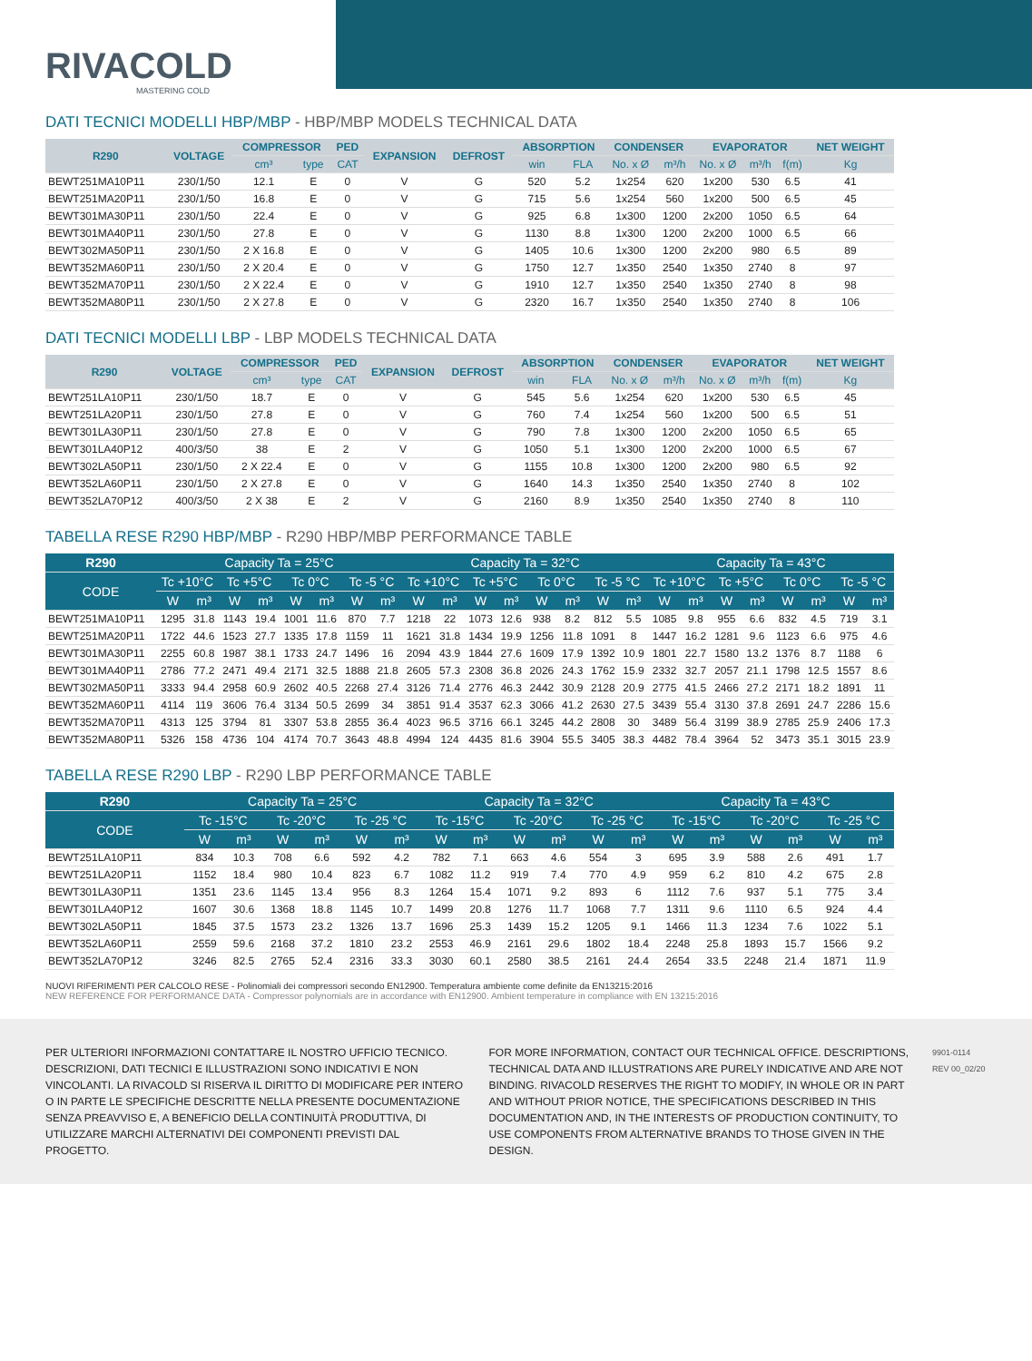RIVACOLD
MASTERING COLD
DATI TECNICI MODELLI HBP/MBP - HBP/MBP MODELS TECHNICAL DATA
| R290 | VOLTAGE | COMPRESSOR | | PED | EXPANSION | DEFROST | ABSORPTION | | CONDENSER | | EVAPORATOR | | | NET WEIGHT |
| --- | --- | --- | --- | --- | --- | --- | --- | --- | --- | --- | --- | --- | --- | --- |
| | | cm³ | type | CAT | | | win | FLA | No. x Ø | m³/h | No. x Ø | m³/h | f(m) | Kg |
| BEWT251MA10P11 | 230/1/50 | 12.1 | E | 0 | V | G | 520 | 5.2 | 1x254 | 620 | 1x200 | 530 | 6.5 | 41 |
| BEWT251MA20P11 | 230/1/50 | 16.8 | E | 0 | V | G | 715 | 5.6 | 1x254 | 560 | 1x200 | 500 | 6.5 | 45 |
| BEWT301MA30P11 | 230/1/50 | 22.4 | E | 0 | V | G | 925 | 6.8 | 1x300 | 1200 | 2x200 | 1050 | 6.5 | 64 |
| BEWT301MA40P11 | 230/1/50 | 27.8 | E | 0 | V | G | 1130 | 8.8 | 1x300 | 1200 | 2x200 | 1000 | 6.5 | 66 |
| BEWT302MA50P11 | 230/1/50 | 2 X 16.8 | E | 0 | V | G | 1405 | 10.6 | 1x300 | 1200 | 2x200 | 980 | 6.5 | 89 |
| BEWT352MA60P11 | 230/1/50 | 2 X 20.4 | E | 0 | V | G | 1750 | 12.7 | 1x350 | 2540 | 1x350 | 2740 | 8 | 97 |
| BEWT352MA70P11 | 230/1/50 | 2 X 22.4 | E | 0 | V | G | 1910 | 12.7 | 1x350 | 2540 | 1x350 | 2740 | 8 | 98 |
| BEWT352MA80P11 | 230/1/50 | 2 X 27.8 | E | 0 | V | G | 2320 | 16.7 | 1x350 | 2540 | 1x350 | 2740 | 8 | 106 |
DATI TECNICI MODELLI LBP - LBP MODELS TECHNICAL DATA
| R290 | VOLTAGE | COMPRESSOR | | PED | EXPANSION | DEFROST | ABSORPTION | | CONDENSER | | EVAPORATOR | | | NET WEIGHT |
| --- | --- | --- | --- | --- | --- | --- | --- | --- | --- | --- | --- | --- | --- | --- |
| | | cm³ | type | CAT | | | win | FLA | No. x Ø | m³/h | No. x Ø | m³/h | f(m) | Kg |
| BEWT251LA10P11 | 230/1/50 | 18.7 | E | 0 | V | G | 545 | 5.6 | 1x254 | 620 | 1x200 | 530 | 6.5 | 45 |
| BEWT251LA20P11 | 230/1/50 | 27.8 | E | 0 | V | G | 760 | 7.4 | 1x254 | 560 | 1x200 | 500 | 6.5 | 51 |
| BEWT301LA30P11 | 230/1/50 | 27.8 | E | 0 | V | G | 790 | 7.8 | 1x300 | 1200 | 2x200 | 1050 | 6.5 | 65 |
| BEWT301LA40P12 | 400/3/50 | 38 | E | 2 | V | G | 1050 | 5.1 | 1x300 | 1200 | 2x200 | 1000 | 6.5 | 67 |
| BEWT302LA50P11 | 230/1/50 | 2 X 22.4 | E | 0 | V | G | 1155 | 10.8 | 1x300 | 1200 | 2x200 | 980 | 6.5 | 92 |
| BEWT352LA60P11 | 230/1/50 | 2 X 27.8 | E | 0 | V | G | 1640 | 14.3 | 1x350 | 2540 | 1x350 | 2740 | 8 | 102 |
| BEWT352LA70P12 | 400/3/50 | 2 X 38 | E | 2 | V | G | 2160 | 8.9 | 1x350 | 2540 | 1x350 | 2740 | 8 | 110 |
TABELLA RESE R290 HBP/MBP - R290 HBP/MBP PERFORMANCE TABLE
| R290 | Capacity Ta = 25°C | | | | | | | | Capacity Ta = 32°C | | | | | | | | Capacity Ta = 43°C | | | | | | | |
| --- | --- | --- | --- | --- | --- | --- | --- | --- | --- | --- | --- | --- | --- | --- | --- | --- | --- | --- | --- | --- | --- | --- | --- | --- |
| CODE | Tc +10°C | | Tc +5°C | | Tc 0°C | | Tc -5 °C | | Tc +10°C | | Tc +5°C | | Tc 0°C | | Tc -5 °C | | Tc +10°C | | Tc +5°C | | Tc 0°C | | Tc -5 °C | |
| | W | m³ | W | m³ | W | m³ | W | m³ | W | m³ | W | m³ | W | m³ | W | m³ | W | m³ | W | m³ | W | m³ | W | m³ |
| BEWT251MA10P11 | 1295 | 31.8 | 1143 | 19.4 | 1001 | 11.6 | 870 | 7.7 | 1218 | 22 | 1073 | 12.6 | 938 | 8.2 | 812 | 5.5 | 1085 | 9.8 | 955 | 6.6 | 832 | 4.5 | 719 | 3.1 |
| BEWT251MA20P11 | 1722 | 44.6 | 1523 | 27.7 | 1335 | 17.8 | 1159 | 11 | 1621 | 31.8 | 1434 | 19.9 | 1256 | 11.8 | 1091 | 8 | 1447 | 16.2 | 1281 | 9.6 | 1123 | 6.6 | 975 | 4.6 |
| BEWT301MA30P11 | 2255 | 60.8 | 1987 | 38.1 | 1733 | 24.7 | 1496 | 16 | 2094 | 43.9 | 1844 | 27.6 | 1609 | 17.9 | 1392 | 10.9 | 1801 | 22.7 | 1580 | 13.2 | 1376 | 8.7 | 1188 | 6 |
| BEWT301MA40P11 | 2786 | 77.2 | 2471 | 49.4 | 2171 | 32.5 | 1888 | 21.8 | 2605 | 57.3 | 2308 | 36.8 | 2026 | 24.3 | 1762 | 15.9 | 2332 | 32.7 | 2057 | 21.1 | 1798 | 12.5 | 1557 | 8.6 |
| BEWT302MA50P11 | 3333 | 94.4 | 2958 | 60.9 | 2602 | 40.5 | 2268 | 27.4 | 3126 | 71.4 | 2776 | 46.3 | 2442 | 30.9 | 2128 | 20.9 | 2775 | 41.5 | 2466 | 27.2 | 2171 | 18.2 | 1891 | 11 |
| BEWT352MA60P11 | 4114 | 119 | 3606 | 76.4 | 3134 | 50.5 | 2699 | 34 | 3851 | 91.4 | 3537 | 62.3 | 3066 | 41.2 | 2630 | 27.5 | 3439 | 55.4 | 3130 | 37.8 | 2691 | 24.7 | 2286 | 15.6 |
| BEWT352MA70P11 | 4313 | 125 | 3794 | 81 | 3307 | 53.8 | 2855 | 36.4 | 4023 | 96.5 | 3716 | 66.1 | 3245 | 44.2 | 2808 | 30 | 3489 | 56.4 | 3199 | 38.9 | 2785 | 25.9 | 2406 | 17.3 |
| BEWT352MA80P11 | 5326 | 158 | 4736 | 104 | 4174 | 70.7 | 3643 | 48.8 | 4994 | 124 | 4435 | 81.6 | 3904 | 55.5 | 3405 | 38.3 | 4482 | 78.4 | 3964 | 52 | 3473 | 35.1 | 3015 | 23.9 |
TABELLA RESE R290 LBP - R290 LBP PERFORMANCE TABLE
| R290 | Capacity Ta = 25°C | | | | | | Capacity Ta = 32°C | | | | | | Capacity Ta = 43°C | | | | | |
| --- | --- | --- | --- | --- | --- | --- | --- | --- | --- | --- | --- | --- | --- | --- | --- | --- | --- | --- |
| CODE | Tc -15°C | | Tc -20°C | | Tc -25 °C | | Tc -15°C | | Tc -20°C | | Tc -25 °C | | Tc -15°C | | Tc -20°C | | Tc -25 °C | |
| | W | m³ | W | m³ | W | m³ | W | m³ | W | m³ | W | m³ | W | m³ | W | m³ | W | m³ |
| BEWT251LA10P11 | 834 | 10.3 | 708 | 6.6 | 592 | 4.2 | 782 | 7.1 | 663 | 4.6 | 554 | 3 | 695 | 3.9 | 588 | 2.6 | 491 | 1.7 |
| BEWT251LA20P11 | 1152 | 18.4 | 980 | 10.4 | 823 | 6.7 | 1082 | 11.2 | 919 | 7.4 | 770 | 4.9 | 959 | 6.2 | 810 | 4.2 | 675 | 2.8 |
| BEWT301LA30P11 | 1351 | 23.6 | 1145 | 13.4 | 956 | 8.3 | 1264 | 15.4 | 1071 | 9.2 | 893 | 6 | 1112 | 7.6 | 937 | 5.1 | 775 | 3.4 |
| BEWT301LA40P12 | 1607 | 30.6 | 1368 | 18.8 | 1145 | 10.7 | 1499 | 20.8 | 1276 | 11.7 | 1068 | 7.7 | 1311 | 9.6 | 1110 | 6.5 | 924 | 4.4 |
| BEWT302LA50P11 | 1845 | 37.5 | 1573 | 23.2 | 1326 | 13.7 | 1696 | 25.3 | 1439 | 15.2 | 1205 | 9.1 | 1466 | 11.3 | 1234 | 7.6 | 1022 | 5.1 |
| BEWT352LA60P11 | 2559 | 59.6 | 2168 | 37.2 | 1810 | 23.2 | 2553 | 46.9 | 2161 | 29.6 | 1802 | 18.4 | 2248 | 25.8 | 1893 | 15.7 | 1566 | 9.2 |
| BEWT352LA70P12 | 3246 | 82.5 | 2765 | 52.4 | 2316 | 33.3 | 3030 | 60.1 | 2580 | 38.5 | 2161 | 24.4 | 2654 | 33.5 | 2248 | 21.4 | 1871 | 11.9 |
NUOVI RIFERIMENTI PER CALCOLO RESE - Polinomiali dei compressori secondo EN12900. Temperatura ambiente come definite da EN13215:2016
NEW REFERENCE FOR PERFORMANCE DATA - Compressor polynomials are in accordance with EN12900. Ambient temperature in compliance with EN 13215:2016
PER ULTERIORI INFORMAZIONI CONTATTARE IL NOSTRO UFFICIO TECNICO. DESCRIZIONI, DATI TECNICI E ILLUSTRAZIONI SONO INDICATIVI E NON VINCOLANTI. LA RIVACOLD SI RISERVA IL DIRITTO DI MODIFICARE PER INTERO O IN PARTE LE SPECIFICHE DESCRITTE NELLA PRESENTE DOCUMENTAZIONE SENZA PREAVVISO E, A BENEFICIO DELLA CONTINUITÀ PRODUTTIVA, DI UTILIZZARE MARCHI ALTERNATIVI DEI COMPONENTI PREVISTI DAL PROGETTO.
FOR MORE INFORMATION, CONTACT OUR TECHNICAL OFFICE. DESCRIPTIONS, TECHNICAL DATA AND ILLUSTRATIONS ARE PURELY INDICATIVE AND ARE NOT BINDING. RIVACOLD RESERVES THE RIGHT TO MODIFY, IN WHOLE OR IN PART AND WITHOUT PRIOR NOTICE, THE SPECIFICATIONS DESCRIBED IN THIS DOCUMENTATION AND, IN THE INTERESTS OF PRODUCTION CONTINUITY, TO USE COMPONENTS FROM ALTERNATIVE BRANDS TO THOSE GIVEN IN THE DESIGN.
9901-0114 REV 00_02/20